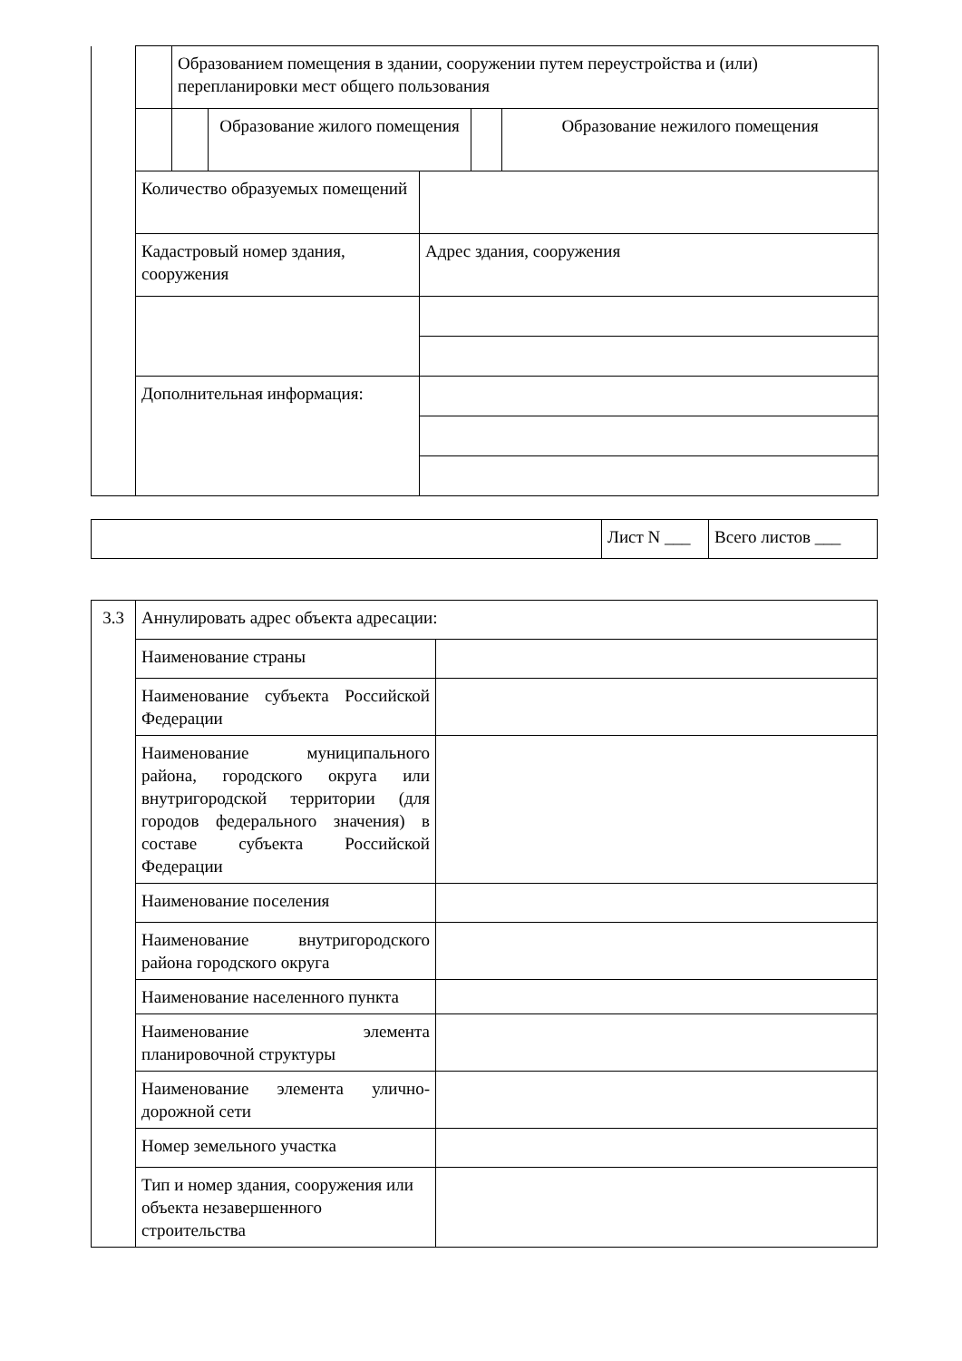| | | Образованием помещения в здании, сооружении путем переустройства и (или) перепланировки мест общего пользования | | | | |
| | | | Образование жилого помещения | | | Образование нежилого помещения |
| | Количество образуемых помещений | | | | | |
| | Кадастровый номер здания, сооружения | | | Адрес здания, сооружения | | |
| | Дополнительная информация: | | | | | |
| | Лист N ___ | Всего листов ___ |
| 3.3 | Аннулировать адрес объекта адресации: | |
| | Наименование страны | |
| | Наименование субъекта Российской Федерации | |
| | Наименование муниципального района, городского округа или внутригородской территории (для городов федерального значения) в составе субъекта Российской Федерации | |
| | Наименование поселения | |
| | Наименование внутригородского района городского округа | |
| | Наименование населенного пункта | |
| | Наименование элемента планировочной структуры | |
| | Наименование элемента улично-дорожной сети | |
| | Номер земельного участка | |
| | Тип и номер здания, сооружения или объекта незавершенного строительства | |